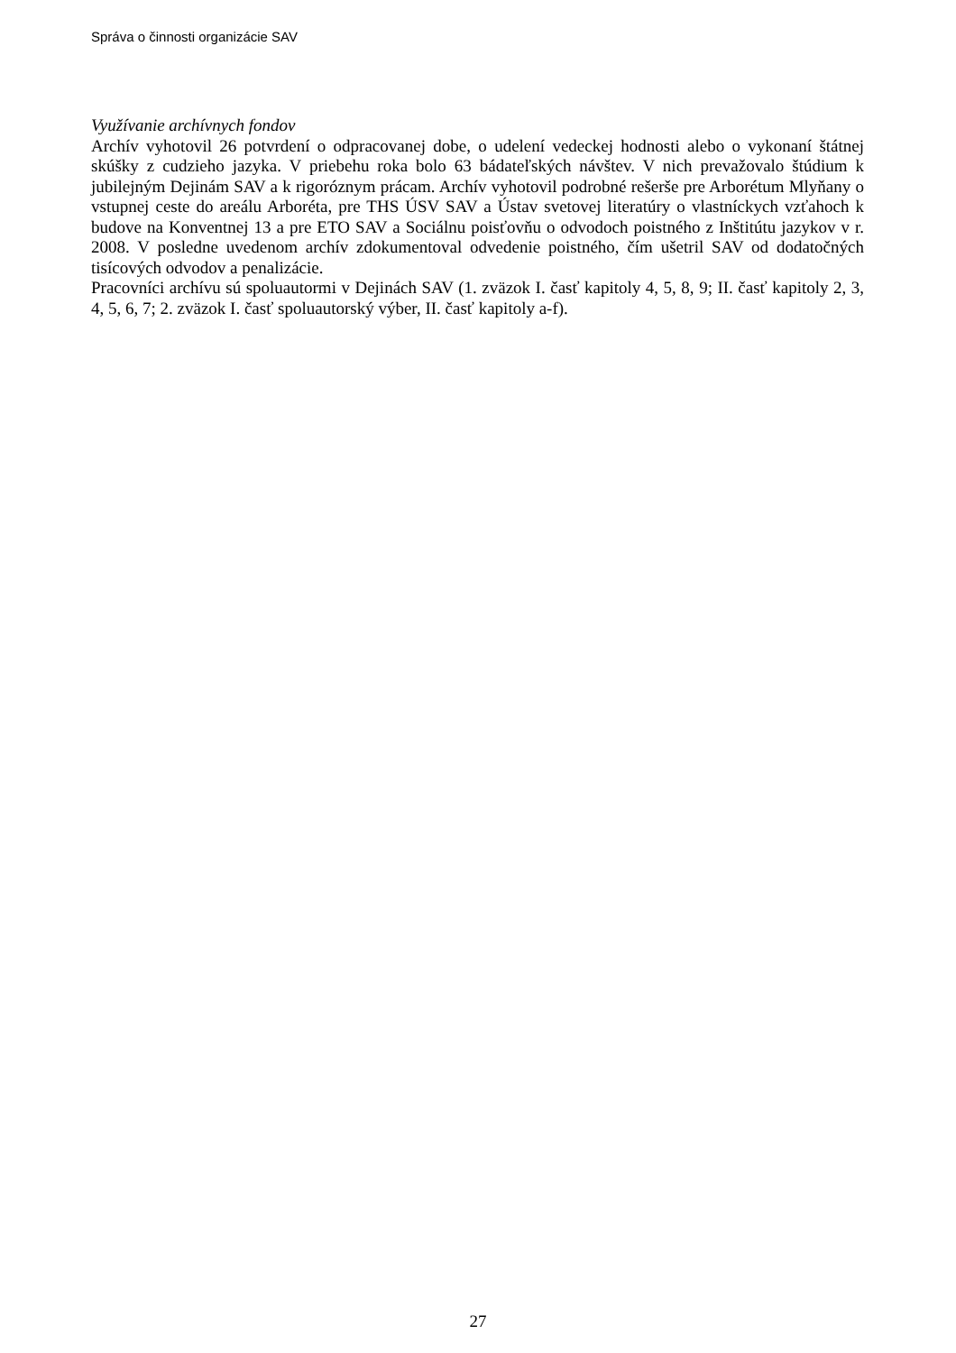Správa o činnosti organizácie SAV
Využívanie archívnych fondov
Archív vyhotovil 26 potvrdení o odpracovanej dobe, o udelení vedeckej hodnosti alebo o vykonaní štátnej skúšky z cudzieho jazyka. V priebehu roka bolo 63 bádateľských návštev. V nich prevažovalo štúdium k jubilejným Dejinám SAV a k rigoróznym prácam. Archív vyhotovil podrobné rešerše pre Arborétum Mlyňany o vstupnej ceste do areálu Arboréta, pre THS ÚSV SAV a Ústav svetovej literatúry o vlastníckych vzťahoch k budove na Konventnej 13 a pre ETO SAV a Sociálnu poisťovňu o odvodoch poistného z Inštitútu jazykov v r. 2008. V posledne uvedenom archív zdokumentoval odvedenie poistného, čím ušetril SAV od dodatočných tisícových odvodov a penalizácie.
Pracovníci archívu sú spoluautormi v Dejinách SAV (1. zväzok I. časť kapitoly 4, 5, 8, 9; II. časť kapitoly 2, 3, 4, 5, 6, 7; 2. zväzok I. časť spoluautorský výber, II. časť kapitoly a-f).
27